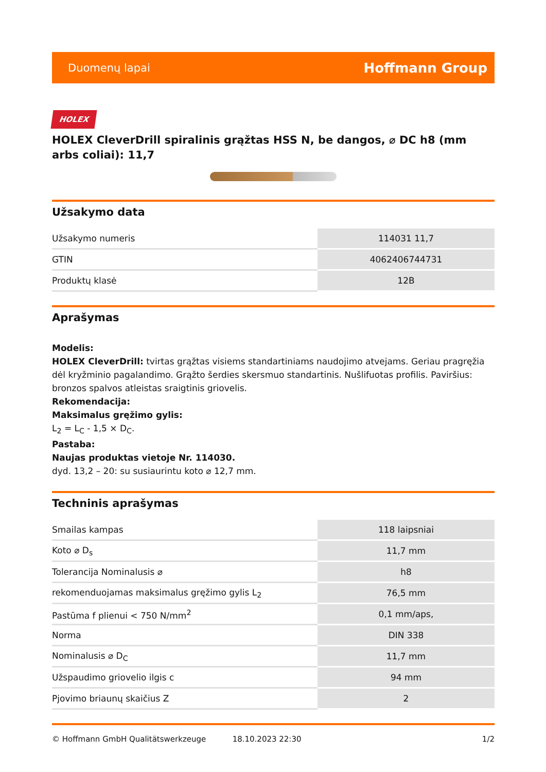Duomenų lapai Hoffmann Group
HOLEX
HOLEX CleverDrill spiralinis grąžtas HSS N, be dangos, ⌀ DC h8 (mm arbs coliai): 11,7
Užsakymo data
| Užsakymo numeris | 114031 11,7 |
| GTIN | 4062406744731 |
| Produktų klasė | 12B |
Aprašymas
Modelis:
HOLEX CleverDrill: tvirtas grąžtas visiems standartiniams naudojimo atvejams. Geriau pragręžia dėl kryžminio pagalandimo. Grąžto šerdies skersmuo standartinis. Nušlifuotas profilis. Paviršius: bronzos spalvos atleistas sraigtinis griovelis.
Rekomendacija:
Maksimalus gręžimo gylis:
L<sub>2</sub> = L<sub>C</sub> - 1,5 × D<sub>C</sub>.
Pastaba:
Naujas produktas vietoje Nr. 114030.
dyd. 13,2 – 20: su susiaurintu koto ⌀ 12,7 mm.
Techninis aprašymas
| Smailas kampas | 118 laipsniai |
| Koto ⌀ D<sub>s</sub> | 11,7 mm |
| Tolerancija Nominalusis ⌀ | h8 |
| rekomenduojamas maksimalus gręžimo gylis L<sub>2</sub> | 76,5 mm |
| Pastūma f plienui < 750 N/mm<sup>2</sup> | 0,1 mm/aps, |
| Norma | DIN 338 |
| Nominalusis ⌀ D<sub>C</sub> | 11,7 mm |
| Užspaudimo griovelio ilgis c | 94 mm |
| Pjovimo briaunų skaičius Z | 2 |
© Hoffmann GmbH Qualitätswerkzeuge 18.10.2023 22:30 1/2